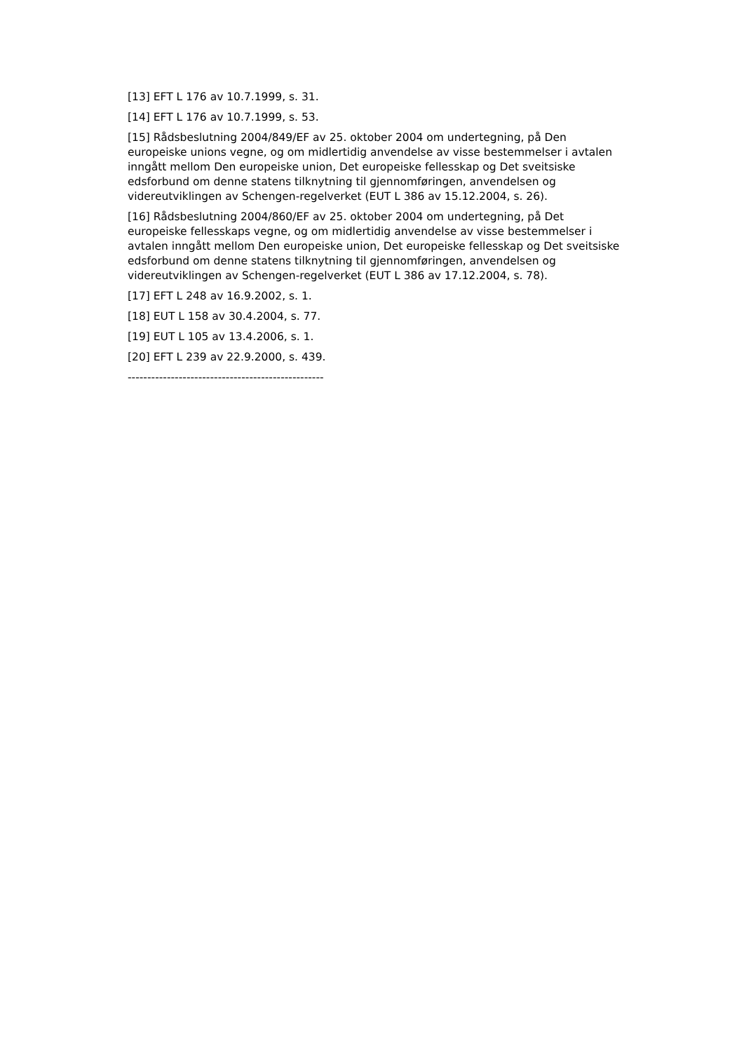[13] EFT L 176 av 10.7.1999, s. 31.
[14] EFT L 176 av 10.7.1999, s. 53.
[15] Rådsbeslutning 2004/849/EF av 25. oktober 2004 om undertegning, på Den europeiske unions vegne, og om midlertidig anvendelse av visse bestemmelser i avtalen inngått mellom Den europeiske union, Det europeiske fellesskap og Det sveitsiske edsforbund om denne statens tilknytning til gjennomføringen, anvendelsen og videreutviklingen av Schengen-regelverket (EUT L 386 av 15.12.2004, s. 26).
[16] Rådsbeslutning 2004/860/EF av 25. oktober 2004 om undertegning, på Det europeiske fellesskaps vegne, og om midlertidig anvendelse av visse bestemmelser i avtalen inngått mellom Den europeiske union, Det europeiske fellesskap og Det sveitsiske edsforbund om denne statens tilknytning til gjennomføringen, anvendelsen og videreutviklingen av Schengen-regelverket (EUT L 386 av 17.12.2004, s. 78).
[17] EFT L 248 av 16.9.2002, s. 1.
[18] EUT L 158 av 30.4.2004, s. 77.
[19] EUT L 105 av 13.4.2006, s. 1.
[20] EFT L 239 av 22.9.2000, s. 439.
--------------------------------------------------